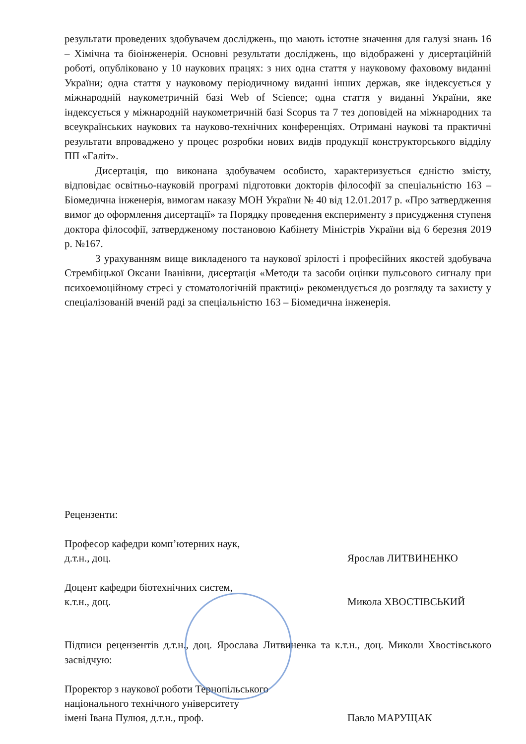результати проведених здобувачем досліджень, що мають істотне значення для галузі знань 16 – Хімічна та біоінженерія. Основні результати досліджень, що відображені у дисертаційній роботі, опубліковано у 10 наукових працях: з них одна стаття у науковому фаховому виданні України; одна стаття у науковому періодичному виданні інших держав, яке індексується у міжнародній наукометричній базі Web of Science; одна стаття у виданні України, яке індексується у міжнародній наукометричній базі Scopus та 7 тез доповідей на міжнародних та всеукраїнських наукових та науково-технічних конференціях. Отримані наукові та практичні результати впроваджено у процес розробки нових видів продукції конструкторського відділу ПП «Галіт».
Дисертація, що виконана здобувачем особисто, характеризується єдністю змісту, відповідає освітньо-науковій програмі підготовки докторів філософії за спеціальністю 163 – Біомедична інженерія, вимогам наказу МОН України № 40 від 12.01.2017 р. «Про затвердження вимог до оформлення дисертації» та Порядку проведення експерименту з присудження ступеня доктора філософії, затвердженому постановою Кабінету Міністрів України від 6 березня 2019 р. №167.
З урахуванням вище викладеного та наукової зрілості і професійних якостей здобувача Стрембіцької Оксани Іванівни, дисертація «Методи та засоби оцінки пульсового сигналу при психоемоційному стресі у стоматологічній практиці» рекомендується до розгляду та захисту у спеціалізованій вченій раді за спеціальністю 163 – Біомедична інженерія.
Рецензенти:
Професор кафедри комп’ютерних наук,
д.т.н., доц.
Ярослав ЛИТВИНЕНКО
Доцент кафедри біотехнічних систем,
к.т.н., доц.
Микола ХВОСТІВСЬКИЙ
Підписи рецензентів д.т.н., доц. Ярослава Литвиненка та к.т.н., доц. Миколи Хвостівського засвідчую:
Проректор з наукової роботи Тернопільського
національного технічного університету
імені Івана Пулюя, д.т.н., проф.
Павло МАРУЩАК